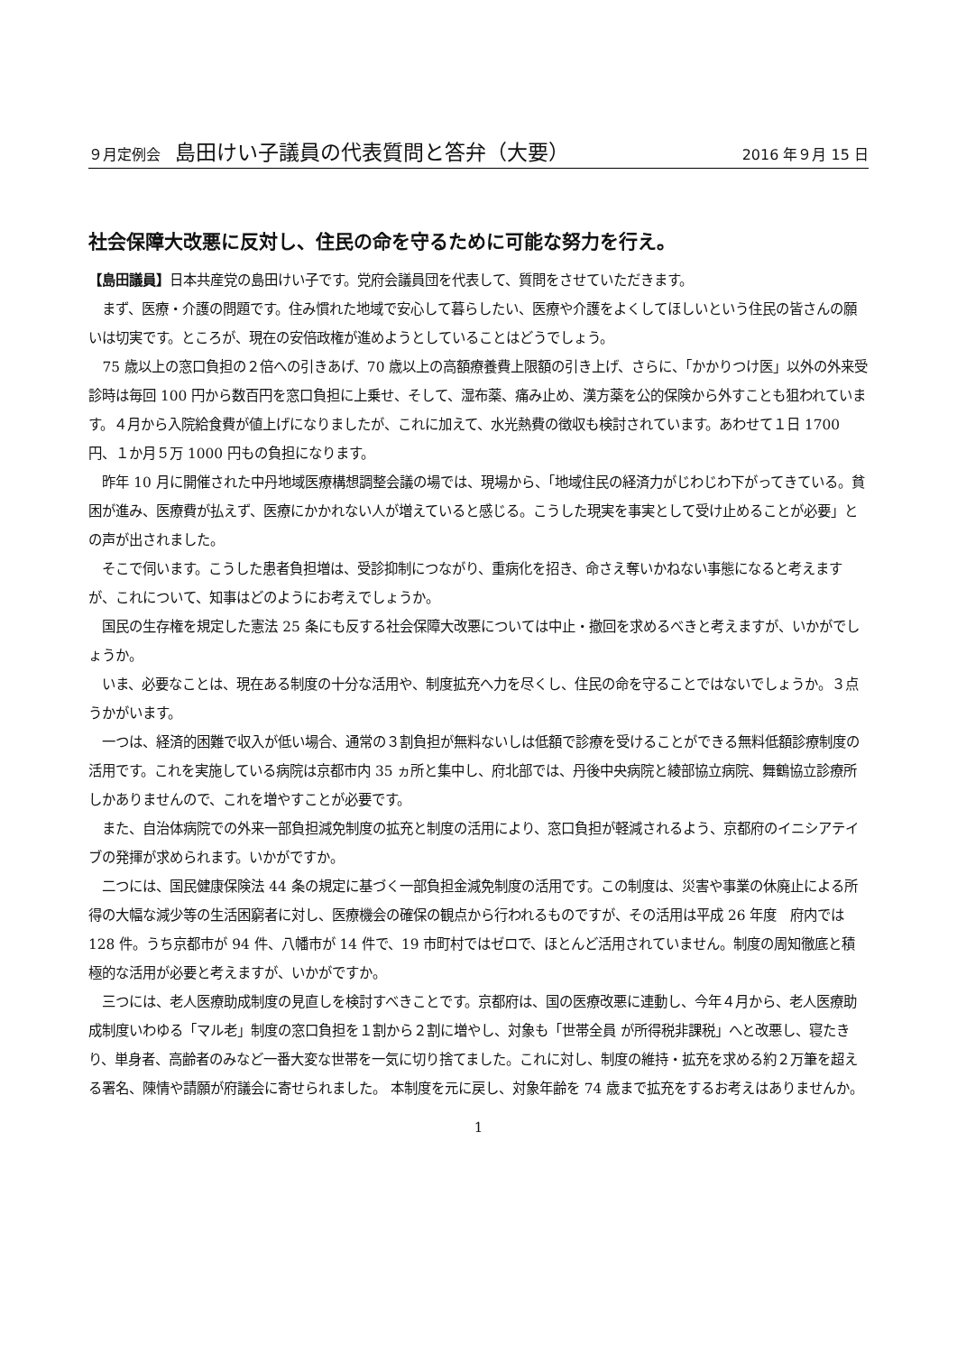９月定例会　島田けい子議員の代表質問と答弁（大要） 2016 年９月 15 日
社会保障大改悪に反対し、住民の命を守るために可能な努力を行え。
【島田議員】日本共産党の島田けい子です。党府会議員団を代表して、質問をさせていただきます。
まず、医療・介護の問題です。住み慣れた地域で安心して暮らしたい、医療や介護をよくしてほしいという住民の皆さんの願いは切実です。ところが、現在の安倍政権が進めようとしていることはどうでしょう。
75 歳以上の窓口負担の２倍への引きあげ、70 歳以上の高額療養費上限額の引き上げ、さらに、「かかりつけ医」以外の外来受診時は毎回 100 円から数百円を窓口負担に上乗せ、そして、湿布薬、痛み止め、漢方薬を公的保険から外すことも狙われています。４月から入院給食費が値上げになりましたが、これに加えて、水光熱費の徴収も検討されています。あわせて１日 1700 円、１か月５万 1000 円もの負担になります。
昨年 10 月に開催された中丹地域医療構想調整会議の場では、現場から、「地域住民の経済力がじわじわ下がってきている。貧困が進み、医療費が払えず、医療にかかれない人が増えていると感じる。こうした現実を事実として受け止めることが必要」との声が出されました。
そこで伺います。こうした患者負担増は、受診抑制につながり、重病化を招き、命さえ奪いかねない事態になると考えますが、これについて、知事はどのようにお考えでしょうか。
国民の生存権を規定した憲法 25 条にも反する社会保障大改悪については中止・撤回を求めるべきと考えますが、いかがでしょうか。
いま、必要なことは、現在ある制度の十分な活用や、制度拡充へ力を尽くし、住民の命を守ることではないでしょうか。３点うかがいます。
一つは、経済的困難で収入が低い場合、通常の３割負担が無料ないしは低額で診療を受けることができる無料低額診療制度の活用です。これを実施している病院は京都市内 35 ヵ所と集中し、府北部では、丹後中央病院と綾部協立病院、舞鶴協立診療所しかありませんので、これを増やすことが必要です。
また、自治体病院での外来一部負担減免制度の拡充と制度の活用により、窓口負担が軽減されるよう、京都府のイニシアテイブの発揮が求められます。いかがですか。
二つには、国民健康保険法 44 条の規定に基づく一部負担金減免制度の活用です。この制度は、災害や事業の休廃止による所得の大幅な減少等の生活困窮者に対し、医療機会の確保の観点から行われるものですが、その活用は平成 26 年度　府内では 128 件。うち京都市が 94 件、八幡市が 14 件で、19 市町村ではゼロで、ほとんど活用されていません。制度の周知徹底と積極的な活用が必要と考えますが、いかがですか。
三つには、老人医療助成制度の見直しを検討すべきことです。京都府は、国の医療改悪に連動し、今年４月から、老人医療助成制度いわゆる「マル老」制度の窓口負担を１割から２割に増やし、対象も「世帯全員 が所得税非課税」へと改悪し、寝たきり、単身者、高齢者のみなど一番大変な世帯を一気に切り捨てました。これに対し、制度の維持・拡充を求める約２万筆を超える署名、陳情や請願が府議会に寄せられました。 本制度を元に戻し、対象年齢を 74 歳まで拡充をするお考えはありませんか。
1